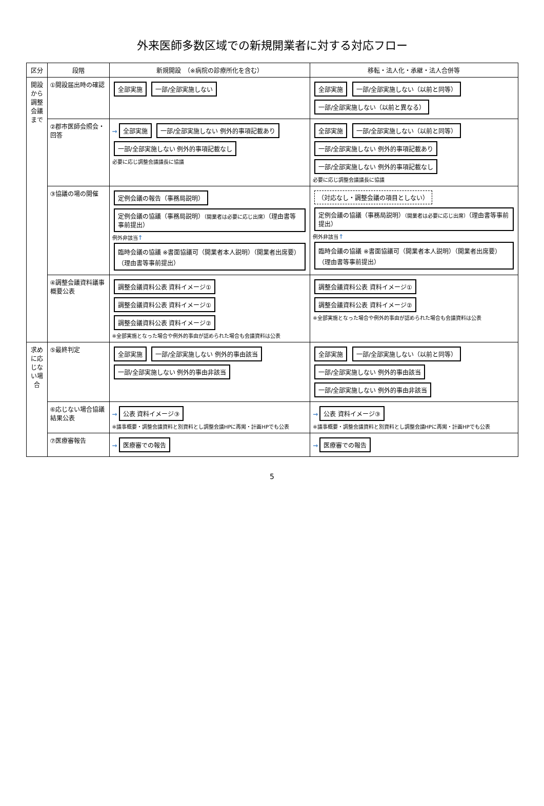外来医師多数区域での新規開業者に対する対応フロー
| 区分 | 段階 | 新規開設 （※病院の診療所化を含む） | 移転・法人化・承継・法人合併等 |
| --- | --- | --- | --- |
| 開設から調整会議まで | ①開設届出時の確認 | 全部実施 一部/全部実施しない | 全部実施 一部/全部実施しない（以前と同等） 一部/全部実施しない（以前と異なる） |
| | ②郡市医師会照会・回答 | → 全部実施 一部/全部実施しない 例外的事項記載あり 一部/全部実施しない 例外的事項記載なし 必要に応じ調整会議議長に協議 | 全部実施 一部/全部実施しない（以前と同等） 一部/全部実施しない 例外的事項記載あり 一部/全部実施しない 例外的事項記載なし 必要に応じ調整会議議長に協議 |
| | ③協議の場の開催 | 定例会議の報告（事務局説明） 定例会議の協議（事務局説明） （開業者は必要に応じ出席） （理由書等事前提出） 例外非該当 ↑ 臨時会議の協議 ※書面協議可（開業者本人説明）（開業者出席要）（理由書等事前提出） | （対応なし・調整会議の項目としない） 定例会議の協議（事務局説明） （開業者は必要に応じ出席） （理由書等事前提出） 例外非該当 ↑ 臨時会議の協議 ※書面協議可（開業者本人説明）（開業者出席要）（理由書等事前提出） |
| | ④調整会議資料議事概要公表 | 調整会議資料公表 資料イメージ① 調整会議資料公表 資料イメージ① 調整会議資料公表 資料イメージ② ※全部実施となった場合や例外的事由が認められた場合も会議資料は公表 | 調整会議資料公表 資料イメージ① 調整会議資料公表 資料イメージ② ※全部実施となった場合や例外的事由が認められた場合も会議資料は公表 |
| 求めに応じない場合 | ⑤最終判定 | 全部実施 一部/全部実施しない 例外的事由該当 一部/全部実施しない 例外的事由非該当 | 全部実施 一部/全部実施しない（以前と同等） 一部/全部実施しない 例外的事由該当 一部/全部実施しない 例外的事由非該当 |
| | ⑥応じない場合協議結果公表 | → 公表 資料イメージ③ ※議事概要・調整会議資料と別資料とし調整会議HPに再掲・計画HPでも公表 | → 公表 資料イメージ③ ※議事概要・調整会議資料と別資料とし調整会議HPに再掲・計画HPでも公表 |
| | ⑦医療審報告 | → 医療審での報告 | → 医療審での報告 |
5